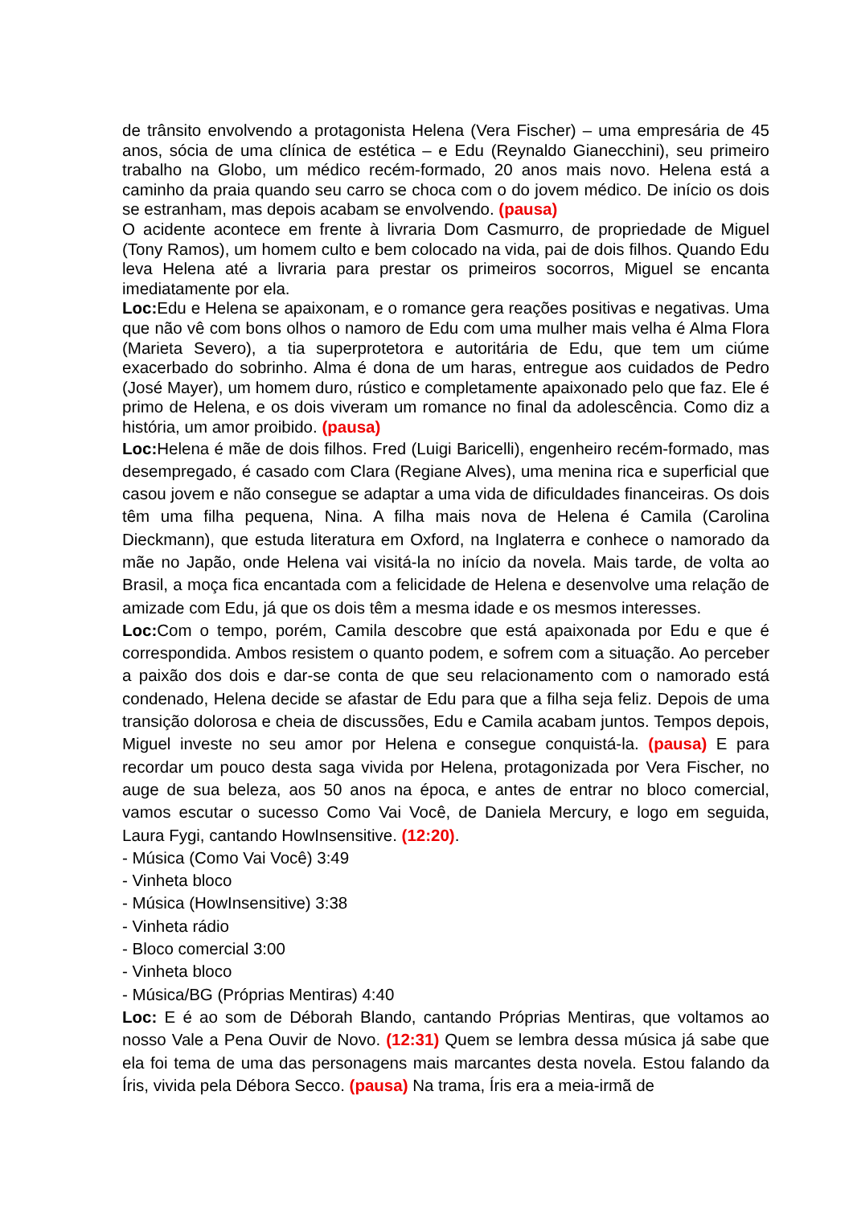de trânsito envolvendo a protagonista Helena (Vera Fischer) – uma empresária de 45 anos, sócia de uma clínica de estética – e Edu (Reynaldo Gianecchini), seu primeiro trabalho na Globo, um médico recém-formado, 20 anos mais novo. Helena está a caminho da praia quando seu carro se choca com o do jovem médico. De início os dois se estranham, mas depois acabam se envolvendo. (pausa)
O acidente acontece em frente à livraria Dom Casmurro, de propriedade de Miguel (Tony Ramos), um homem culto e bem colocado na vida, pai de dois filhos. Quando Edu leva Helena até a livraria para prestar os primeiros socorros, Miguel se encanta imediatamente por ela.
Loc: Edu e Helena se apaixonam, e o romance gera reações positivas e negativas. Uma que não vê com bons olhos o namoro de Edu com uma mulher mais velha é Alma Flora (Marieta Severo), a tia superprotetora e autoritária de Edu, que tem um ciúme exacerbado do sobrinho. Alma é dona de um haras, entregue aos cuidados de Pedro (José Mayer), um homem duro, rústico e completamente apaixonado pelo que faz. Ele é primo de Helena, e os dois viveram um romance no final da adolescência. Como diz a história, um amor proibido. (pausa)
Loc: Helena é mãe de dois filhos. Fred (Luigi Baricelli), engenheiro recém-formado, mas desempregado, é casado com Clara (Regiane Alves), uma menina rica e superficial que casou jovem e não consegue se adaptar a uma vida de dificuldades financeiras. Os dois têm uma filha pequena, Nina. A filha mais nova de Helena é Camila (Carolina Dieckmann), que estuda literatura em Oxford, na Inglaterra e conhece o namorado da mãe no Japão, onde Helena vai visitá-la no início da novela. Mais tarde, de volta ao Brasil, a moça fica encantada com a felicidade de Helena e desenvolve uma relação de amizade com Edu, já que os dois têm a mesma idade e os mesmos interesses.
Loc: Com o tempo, porém, Camila descobre que está apaixonada por Edu e que é correspondida. Ambos resistem o quanto podem, e sofrem com a situação. Ao perceber a paixão dos dois e dar-se conta de que seu relacionamento com o namorado está condenado, Helena decide se afastar de Edu para que a filha seja feliz. Depois de uma transição dolorosa e cheia de discussões, Edu e Camila acabam juntos. Tempos depois, Miguel investe no seu amor por Helena e consegue conquistá-la. (pausa) E para recordar um pouco desta saga vivida por Helena, protagonizada por Vera Fischer, no auge de sua beleza, aos 50 anos na época, e antes de entrar no bloco comercial, vamos escutar o sucesso Como Vai Você, de Daniela Mercury, e logo em seguida, Laura Fygi, cantando HowInsensitive. (12:20).
- Música (Como Vai Você) 3:49
- Vinheta bloco
- Música (HowInsensitive) 3:38
- Vinheta rádio
- Bloco comercial 3:00
- Vinheta bloco
- Música/BG (Próprias Mentiras) 4:40
Loc: E é ao som de Déborah Blando, cantando Próprias Mentiras, que voltamos ao nosso Vale a Pena Ouvir de Novo. (12:31) Quem se lembra dessa música já sabe que ela foi tema de uma das personagens mais marcantes desta novela. Estou falando da Íris, vivida pela Débora Secco. (pausa) Na trama, Íris era a meia-irmã de